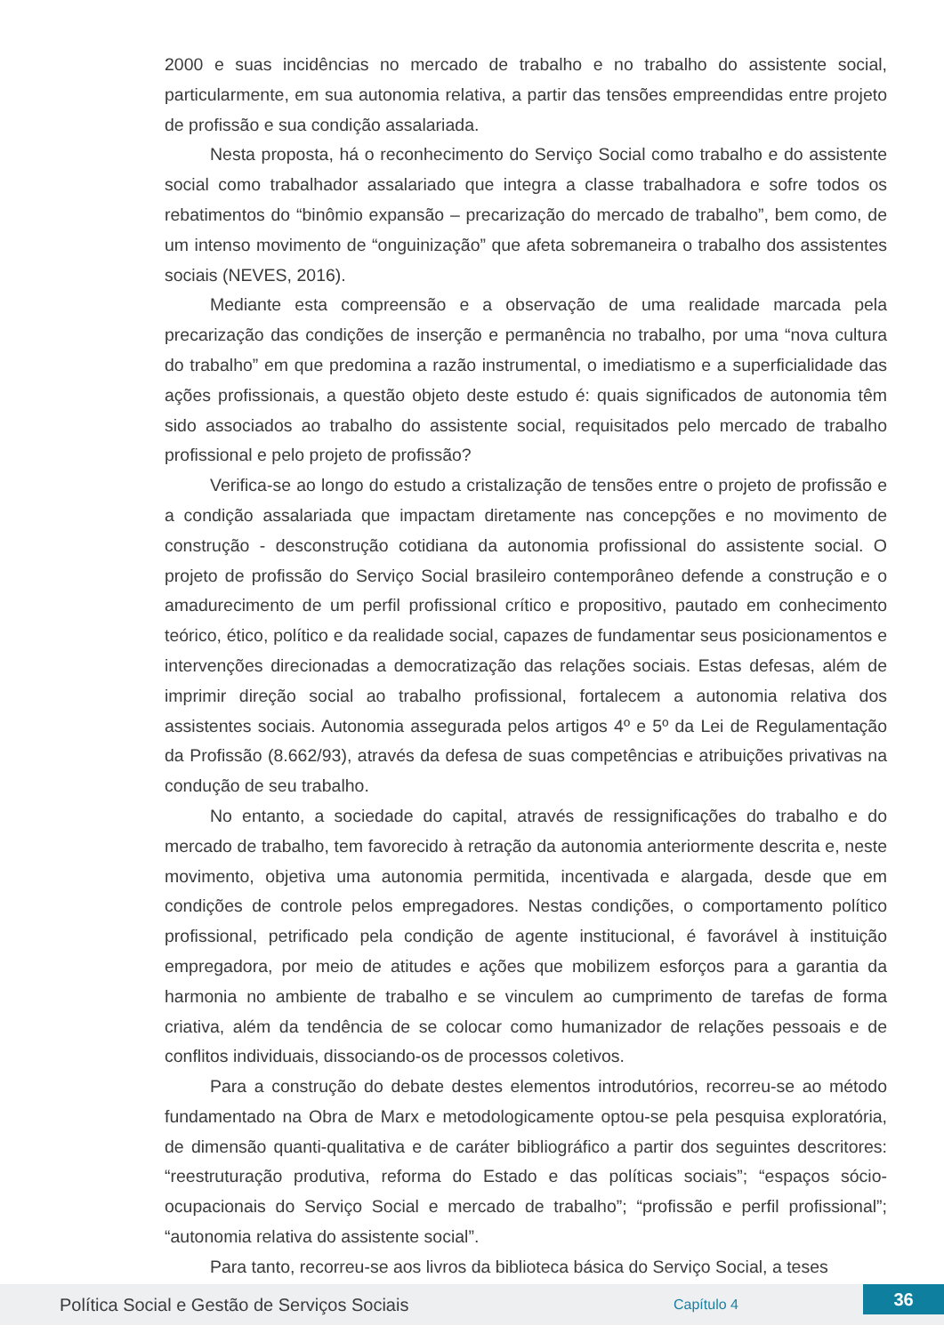2000 e suas incidências no mercado de trabalho e no trabalho do assistente social, particularmente, em sua autonomia relativa, a partir das tensões empreendidas entre projeto de profissão e sua condição assalariada.
Nesta proposta, há o reconhecimento do Serviço Social como trabalho e do assistente social como trabalhador assalariado que integra a classe trabalhadora e sofre todos os rebatimentos do “binômio expansão – precarização do mercado de trabalho”, bem como, de um intenso movimento de “onguinização” que afeta sobremaneira o trabalho dos assistentes sociais (NEVES, 2016).
Mediante esta compreensão e a observação de uma realidade marcada pela precarização das condições de inserção e permanência no trabalho, por uma “nova cultura do trabalho” em que predomina a razão instrumental, o imediatismo e a superficialidade das ações profissionais, a questão objeto deste estudo é: quais significados de autonomia têm sido associados ao trabalho do assistente social, requisitados pelo mercado de trabalho profissional e pelo projeto de profissão?
Verifica-se ao longo do estudo a cristalização de tensões entre o projeto de profissão e a condição assalariada que impactam diretamente nas concepções e no movimento de construção - desconstrução cotidiana da autonomia profissional do assistente social. O projeto de profissão do Serviço Social brasileiro contemporâneo defende a construção e o amadurecimento de um perfil profissional crítico e propositivo, pautado em conhecimento teórico, ético, político e da realidade social, capazes de fundamentar seus posicionamentos e intervenções direcionadas a democratização das relações sociais. Estas defesas, além de imprimir direção social ao trabalho profissional, fortalecem a autonomia relativa dos assistentes sociais. Autonomia assegurada pelos artigos 4º e 5º da Lei de Regulamentação da Profissão (8.662/93), através da defesa de suas competências e atribuições privativas na condução de seu trabalho.
No entanto, a sociedade do capital, através de ressignificações do trabalho e do mercado de trabalho, tem favorecido à retração da autonomia anteriormente descrita e, neste movimento, objetiva uma autonomia permitida, incentivada e alargada, desde que em condições de controle pelos empregadores. Nestas condições, o comportamento político profissional, petrificado pela condição de agente institucional, é favorável à instituição empregadora, por meio de atitudes e ações que mobilizem esforços para a garantia da harmonia no ambiente de trabalho e se vinculem ao cumprimento de tarefas de forma criativa, além da tendência de se colocar como humanizador de relações pessoais e de conflitos individuais, dissociando-os de processos coletivos.
Para a construção do debate destes elementos introdutórios, recorreu-se ao método fundamentado na Obra de Marx e metodologicamente optou-se pela pesquisa exploratória, de dimensão quanti-qualitativa e de caráter bibliográfico a partir dos seguintes descritores: “reestruturação produtiva, reforma do Estado e das políticas sociais”; “espaços sócio-ocupacionais do Serviço Social e mercado de trabalho”; “profissão e perfil profissional”; “autonomia relativa do assistente social”.
Para tanto, recorreu-se aos livros da biblioteca básica do Serviço Social, a teses
Política Social e Gestão de Serviços Sociais Capítulo 4 36